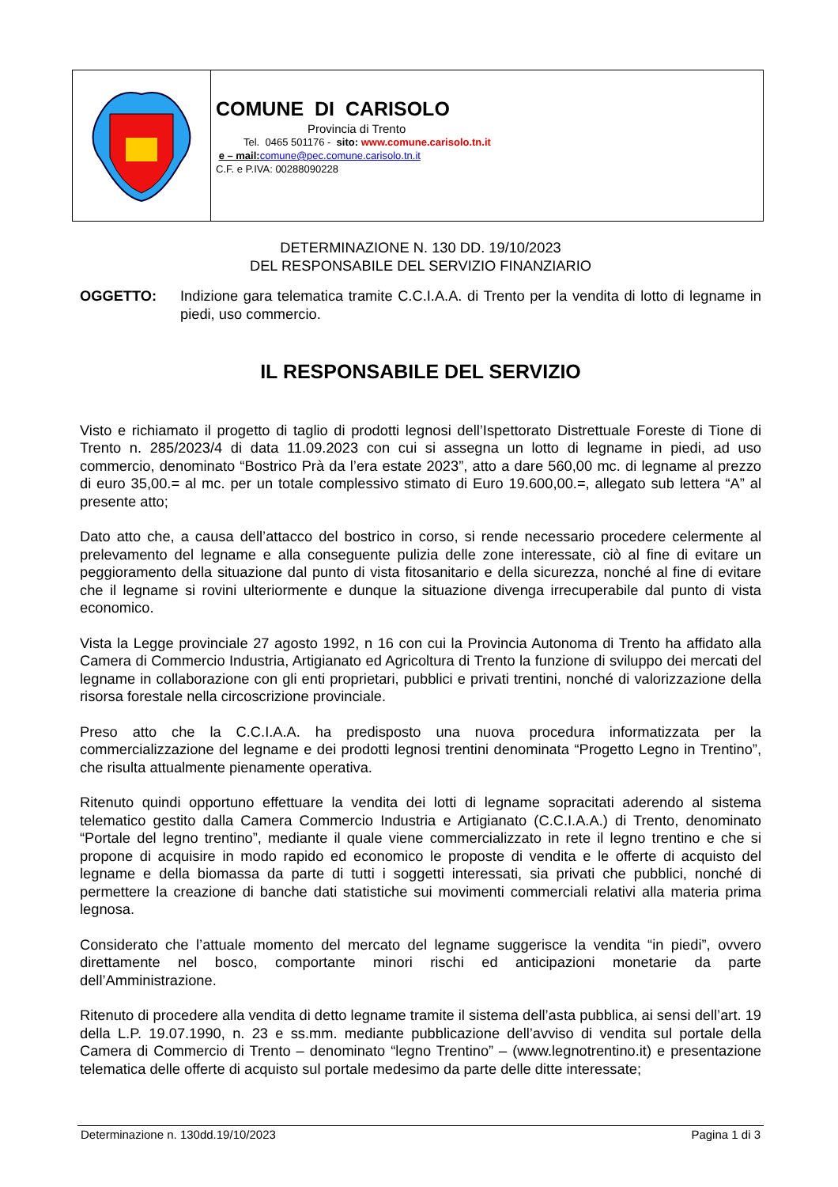COMUNE DI CARISOLO
Provincia di Trento
Tel. 0465 501176 - sito: www.comune.carisolo.tn.it
e – mail: comune@pec.comune.carisolo.tn.it
C.F. e P.IVA: 00288090228
DETERMINAZIONE N. 130 DD. 19/10/2023
DEL RESPONSABILE DEL SERVIZIO FINANZIARIO
OGGETTO: Indizione gara telematica tramite C.C.I.A.A. di Trento per la vendita di lotto di legname in piedi, uso commercio.
IL RESPONSABILE DEL SERVIZIO
Visto e richiamato il progetto di taglio di prodotti legnosi dell’Ispettorato Distrettuale Foreste di Tione di Trento n. 285/2023/4 di data 11.09.2023 con cui si assegna un lotto di legname in piedi, ad uso commercio, denominato “Bostrico Prà da l’era estate 2023”, atto a dare 560,00 mc. di legname al prezzo di euro 35,00.= al mc. per un totale complessivo stimato di Euro 19.600,00.=, allegato sub lettera “A” al presente atto;
Dato atto che, a causa dell’attacco del bostrico in corso, si rende necessario procedere celermente al prelevamento del legname e alla conseguente pulizia delle zone interessate, ciò al fine di evitare un peggioramento della situazione dal punto di vista fitosanitario e della sicurezza, nonché al fine di evitare che il legname si rovini ulteriormente e dunque la situazione divenga irrecuperabile dal punto di vista economico.
Vista la Legge provinciale 27 agosto 1992, n 16 con cui la Provincia Autonoma di Trento ha affidato alla Camera di Commercio Industria, Artigianato ed Agricoltura di Trento la funzione di sviluppo dei mercati del legname in collaborazione con gli enti proprietari, pubblici e privati trentini, nonché di valorizzazione della risorsa forestale nella circoscrizione provinciale.
Preso atto che la C.C.I.A.A. ha predisposto una nuova procedura informatizzata per la commercializzazione del legname e dei prodotti legnosi trentini denominata “Progetto Legno in Trentino”, che risulta attualmente pienamente operativa.
Ritenuto quindi opportuno effettuare la vendita dei lotti di legname sopracitati aderendo al sistema telematico gestito dalla Camera Commercio Industria e Artigianato (C.C.I.A.A.) di Trento, denominato “Portale del legno trentino”, mediante il quale viene commercializzato in rete il legno trentino e che si propone di acquisire in modo rapido ed economico le proposte di vendita e le offerte di acquisto del legname e della biomassa da parte di tutti i soggetti interessati, sia privati che pubblici, nonché di permettere la creazione di banche dati statistiche sui movimenti commerciali relativi alla materia prima legnosa.
Considerato che l’attuale momento del mercato del legname suggerisce la vendita “in piedi”, ovvero direttamente nel bosco, comportante minori rischi ed anticipazioni monetarie da parte dell’Amministrazione.
Ritenuto di procedere alla vendita di detto legname tramite il sistema dell’asta pubblica, ai sensi dell’art. 19 della L.P. 19.07.1990, n. 23 e ss.mm. mediante pubblicazione dell’avviso di vendita sul portale della Camera di Commercio di Trento – denominato “legno Trentino” – (www.legnotrentino.it) e presentazione telematica delle offerte di acquisto sul portale medesimo da parte delle ditte interessate;
Determinazione n. 130dd.19/10/2023 Pagina 1 di 3